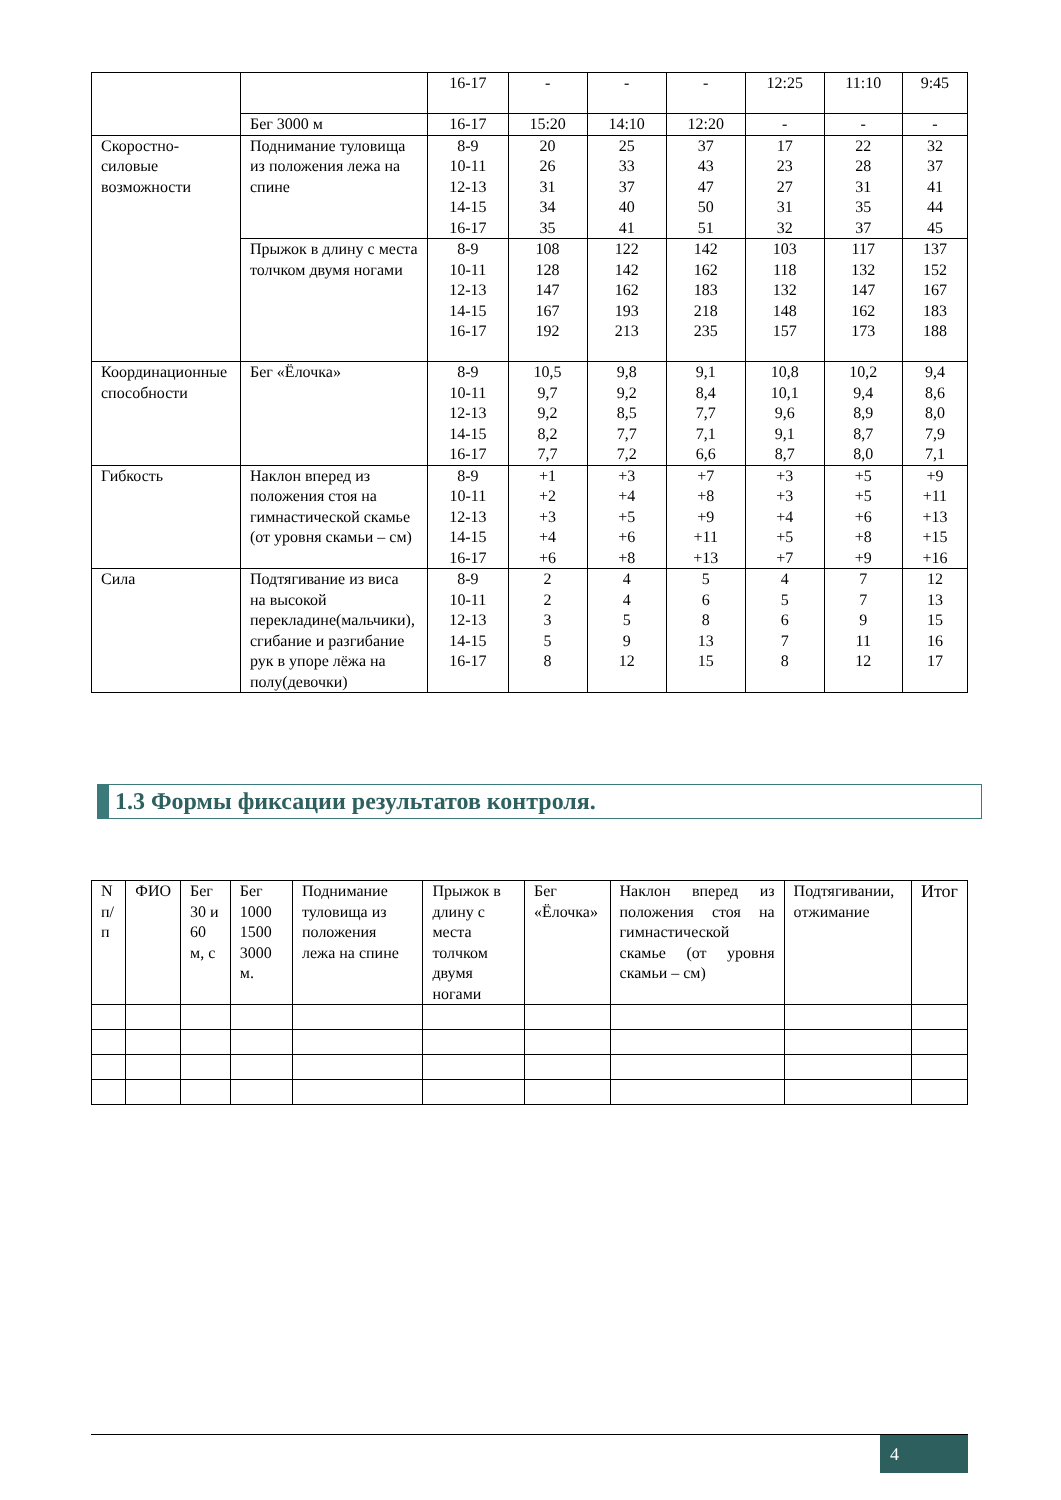| | | 16-17 | - | - | - | 12:25 | 11:10 | 9:45 |
| | Бег 3000 м | 16-17 | 15:20 | 14:10 | 12:20 | - | - | - |
| Скоростно-силовые возможности | Поднимание туловища из положения лежа на спине | 8-9 10-11 12-13 14-15 16-17 | 20 26 31 34 35 | 25 33 37 40 41 | 37 43 47 50 51 | 17 23 27 31 32 | 22 28 31 35 37 | 32 37 41 44 45 |
| | Прыжок в длину с места толчком двумя ногами | 8-9 10-11 12-13 14-15 16-17 | 108 128 147 167 192 | 122 142 162 193 213 | 142 162 183 218 235 | 103 118 132 148 157 | 117 132 147 162 173 | 137 152 167 183 188 |
| Координационные способности | Бег «Ёлочка» | 8-9 10-11 12-13 14-15 16-17 | 10,5 9,7 9,2 8,2 7,7 | 9,8 9,2 8,5 7,7 7,2 | 9,1 8,4 7,7 7,1 6,6 | 10,8 10,1 9,6 9,1 8,7 | 10,2 9,4 8,9 8,7 8,0 | 9,4 8,6 8,0 7,9 7,1 |
| Гибкость | Наклон вперед из положения стоя на гимнастической скамье (от уровня скамьи – см) | 8-9 10-11 12-13 14-15 16-17 | +1 +2 +3 +4 +6 | +3 +4 +5 +6 +8 | +7 +8 +9 +11 +13 | +3 +3 +4 +5 +7 | +5 +5 +6 +8 +9 | +9 +11 +13 +15 +16 |
| Сила | Подтягивание из виса на высокой перекладине(мальчики), сгибание и разгибание рук в упоре лёжа на полу(девочки) | 8-9 10-11 12-13 14-15 16-17 | 2 2 3 5 8 | 4 4 5 9 12 | 5 6 8 13 15 | 4 5 6 7 8 | 7 7 9 11 12 | 12 13 15 16 17 |
1.3 Формы фиксации результатов контроля.
| N п/п | ФИО | Бег 30 и 60 м, с | Бег 1000 1500 3000 м. | Поднимание туловища из положения лежа на спине | Прыжок в длину с места толчком двумя ногами | Бег «Ёлочка» | Наклон вперед из положения стоя на гимнастической скамье (от уровня скамьи – см) | Подтягивании, отжимание | Итог |
| --- | --- | --- | --- | --- | --- | --- | --- | --- | --- |
4